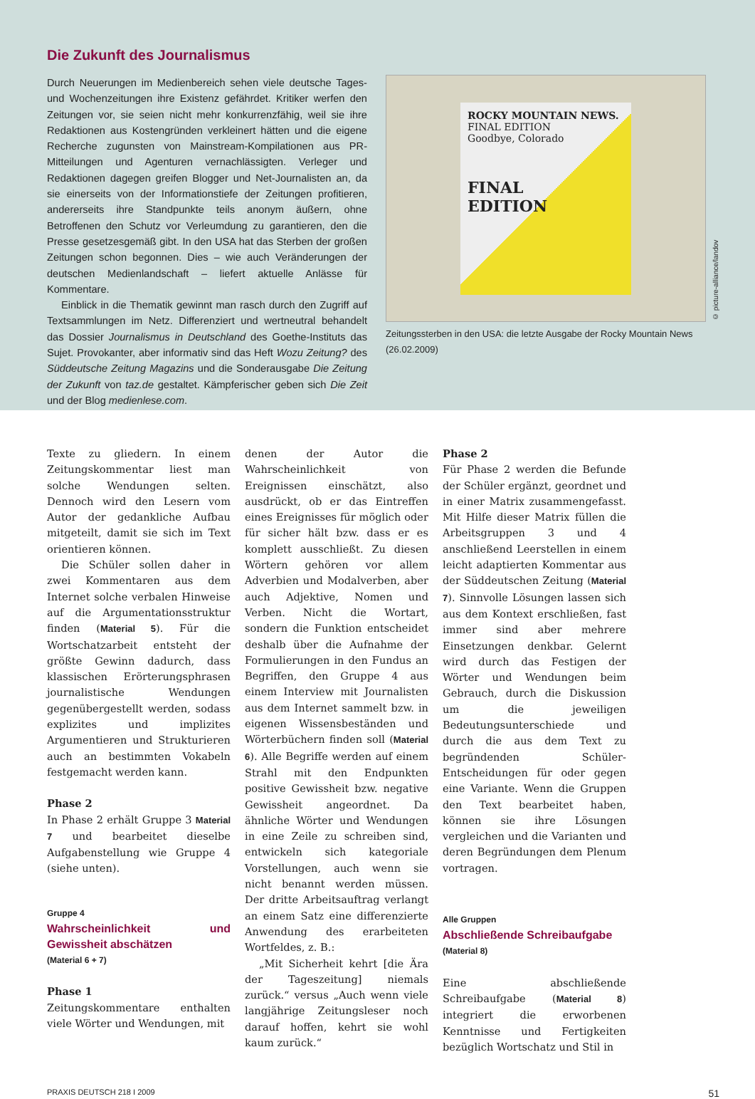Die Zukunft des Journalismus
Durch Neuerungen im Medienbereich sehen viele deutsche Tages- und Wochenzeitungen ihre Existenz gefährdet. Kritiker werfen den Zeitungen vor, sie seien nicht mehr konkurrenzfähig, weil sie ihre Redaktionen aus Kostengründen verkleinert hätten und die eigene Recherche zugunsten von Mainstream-Kompilationen aus PR-Mitteilungen und Agenturen vernachlässigten. Verleger und Redaktionen dagegen greifen Blogger und Net-Journalisten an, da sie einerseits von der Informationstiefe der Zeitungen profitieren, andererseits ihre Standpunkte teils anonym äußern, ohne Betroffenen den Schutz vor Verleumdung zu garantieren, den die Presse gesetzesgemäß gibt. In den USA hat das Sterben der großen Zeitungen schon begonnen. Dies – wie auch Veränderungen der deutschen Medienlandschaft – liefert aktuelle Anlässe für Kommentare.
Einblick in die Thematik gewinnt man rasch durch den Zugriff auf Textsammlungen im Netz. Differenziert und wertneutral behandelt das Dossier Journalismus in Deutschland des Goethe-Instituts das Sujet. Provokanter, aber informativ sind das Heft Wozu Zeitung? des Süddeutsche Zeitung Magazins und die Sonderausgabe Die Zeitung der Zukunft von taz.de gestaltet. Kämpferischer geben sich Die Zeit und der Blog medienlese.com.
ROCKY MOUNTAIN NEWS.
FINAL EDITION
Goodbye, Colorado
FINAL
EDITION
Zeitungssterben in den USA: die letzte Ausgabe der Rocky Mountain News (26.02.2009)
© picture-alliance/landov
Texte zu gliedern. In einem Zeitungskommentar liest man solche Wendungen selten. Dennoch wird den Lesern vom Autor der gedankliche Aufbau mitgeteilt, damit sie sich im Text orientieren können.
Die Schüler sollen daher in zwei Kommentaren aus dem Internet solche verbalen Hinweise auf die Argumentationsstruktur finden (Material 5). Für die Wortschatzarbeit entsteht der größte Gewinn dadurch, dass klassischen Erörterungsphrasen journalistische Wendungen gegenübergestellt werden, sodass explizites und implizites Argumentieren und Strukturieren auch an bestimmten Vokabeln festgemacht werden kann.
Phase 2
In Phase 2 erhält Gruppe 3 Material 7 und bearbeitet dieselbe Aufgabenstellung wie Gruppe 4 (siehe unten).
Gruppe 4
Wahrscheinlichkeit und Gewissheit abschätzen
(Material 6 + 7)
Phase 1
Zeitungskommentare enthalten viele Wörter und Wendungen, mit
denen der Autor die Wahrscheinlichkeit von Ereignissen einschätzt, also ausdrückt, ob er das Eintreffen eines Ereignisses für möglich oder für sicher hält bzw. dass er es komplett ausschließt. Zu diesen Wörtern gehören vor allem Adverbien und Modalverben, aber auch Adjektive, Nomen und Verben. Nicht die Wortart, sondern die Funktion entscheidet deshalb über die Aufnahme der Formulierungen in den Fundus an Begriffen, den Gruppe 4 aus einem Interview mit Journalisten aus dem Internet sammelt bzw. in eigenen Wissensbeständen und Wörterbüchern finden soll (Material 6). Alle Begriffe werden auf einem Strahl mit den Endpunkten positive Gewissheit bzw. negative Gewissheit angeordnet. Da ähnliche Wörter und Wendungen in eine Zeile zu schreiben sind, entwickeln sich kategoriale Vorstellungen, auch wenn sie nicht benannt werden müssen. Der dritte Arbeitsauftrag verlangt an einem Satz eine differenzierte Anwendung des erarbeiteten Wortfeldes, z. B.:
„Mit Sicherheit kehrt [die Ära der Tageszeitung] niemals zurück.“ versus „Auch wenn viele langjährige Zeitungsleser noch darauf hoffen, kehrt sie wohl kaum zurück.“
Phase 2
Für Phase 2 werden die Befunde der Schüler ergänzt, geordnet und in einer Matrix zusammengefasst. Mit Hilfe dieser Matrix füllen die Arbeitsgruppen 3 und 4 anschließend Leerstellen in einem leicht adaptierten Kommentar aus der Süddeutschen Zeitung (Material 7). Sinnvolle Lösungen lassen sich aus dem Kontext erschließen, fast immer sind aber mehrere Einsetzungen denkbar. Gelernt wird durch das Festigen der Wörter und Wendungen beim Gebrauch, durch die Diskussion um die jeweiligen Bedeutungsunterschiede und durch die aus dem Text zu begründenden Schüler-Entscheidungen für oder gegen eine Variante. Wenn die Gruppen den Text bearbeitet haben, können sie ihre Lösungen vergleichen und die Varianten und deren Begründungen dem Plenum vortragen.
Alle Gruppen
Abschließende Schreibaufgabe
(Material 8)
Eine abschließende Schreibaufgabe (Material 8) integriert die erworbenen Kenntnisse und Fertigkeiten bezüglich Wortschatz und Stil in
PRAXIS DEUTSCH 218 I 2009 51